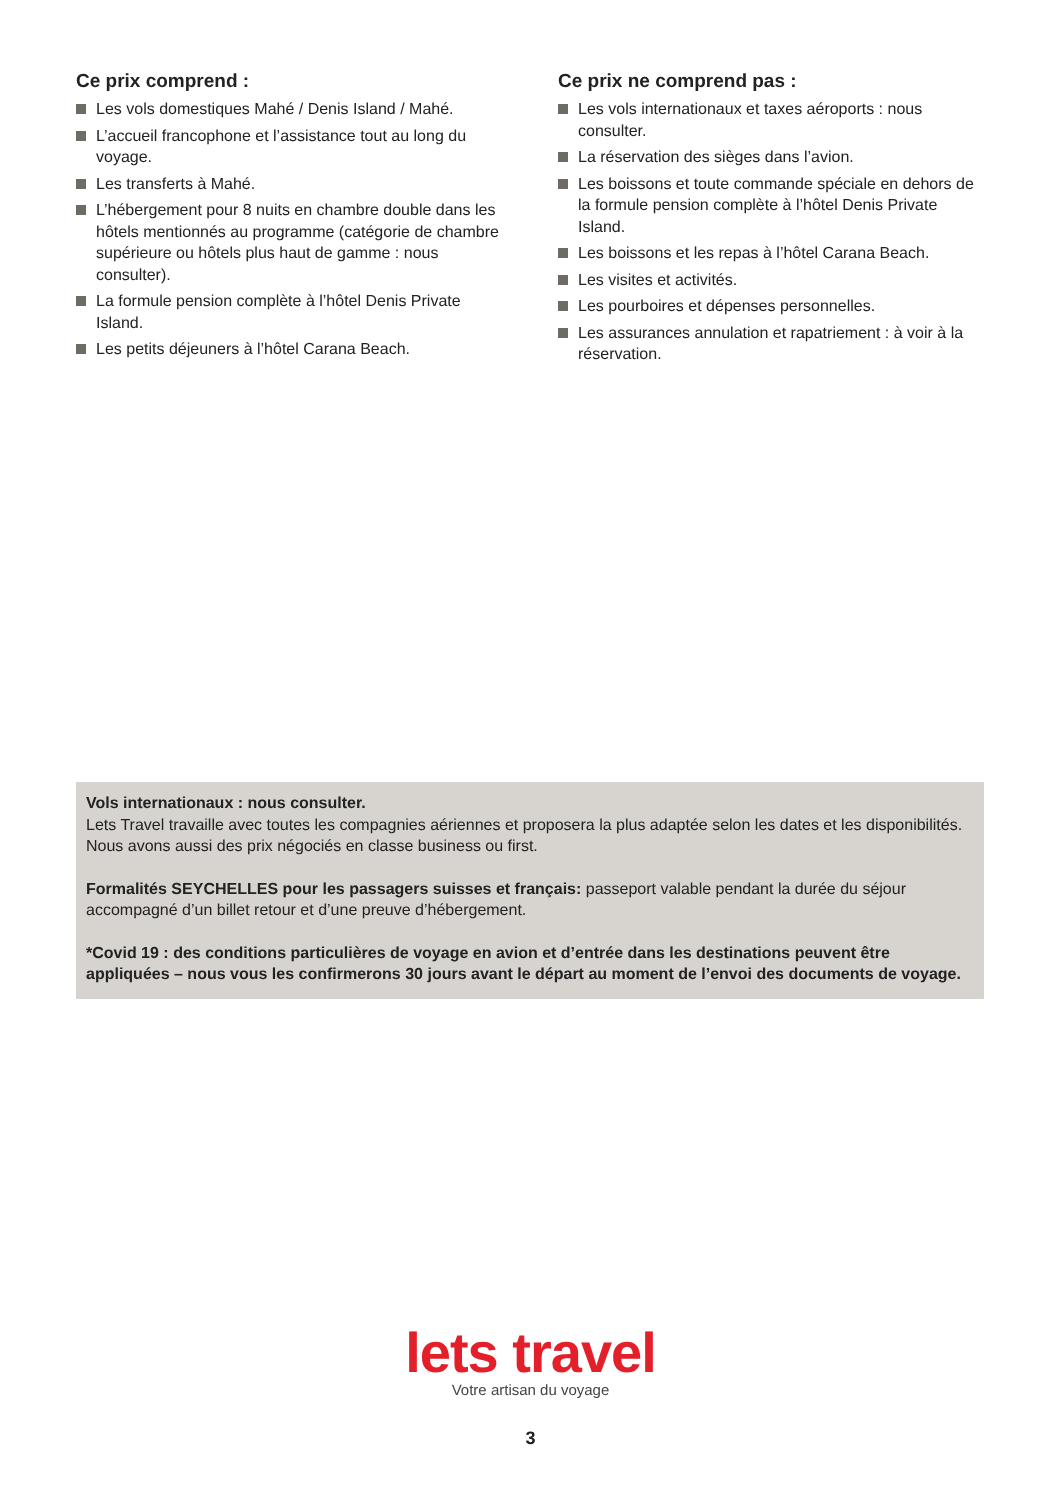Ce prix comprend :
Les vols domestiques Mahé / Denis Island / Mahé.
L’accueil francophone et l’assistance tout au long du voyage.
Les transferts à Mahé.
L’hébergement pour 8 nuits en chambre double dans les hôtels mentionnés au programme (catégorie de chambre supérieure ou hôtels plus haut de gamme : nous consulter).
La formule pension complète à l’hôtel Denis Private Island.
Les petits déjeuners à l’hôtel Carana Beach.
Ce prix ne comprend pas :
Les vols internationaux et taxes aéroports : nous consulter.
La réservation des sièges dans l’avion.
Les boissons et toute commande spéciale en dehors de la formule pension complète à l’hôtel Denis Private Island.
Les boissons et les repas à l’hôtel Carana Beach.
Les visites et activités.
Les pourboires et dépenses personnelles.
Les assurances annulation et rapatriement : à voir à la réservation.
Vols internationaux : nous consulter.
Lets Travel travaille avec toutes les compagnies aériennes et proposera la plus adaptée selon les dates et les disponibilités. Nous avons aussi des prix négociés en classe business ou first.
Formalités SEYCHELLES pour les passagers suisses et français: passeport valable pendant la durée du séjour accompagné d’un billet retour et d’une preuve d’hébergement.
*Covid 19 : des conditions particulières de voyage en avion et d’entrée dans les destinations peuvent être appliquées – nous vous les confirmerons 30 jours avant le départ au moment de l’envoi des documents de voyage.
lets travel
Votre artisan du voyage
3